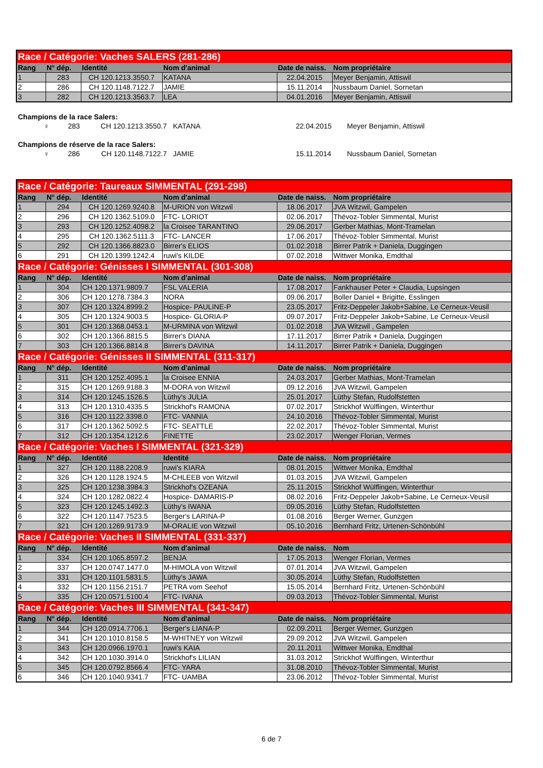| Race / Catégorie: Vaches SALERS (281-286) | | | | | |
| Rang | N° dép. | Identité | Nom d'animal | Date de naiss. | Nom propriétaire |
| 1 | 283 | CH 120.1213.3550.7 | KATANA | 22.04.2015 | Meyer Benjamin, Attiswil |
| 2 | 286 | CH 120.1148.7122.7 | JAMIE | 15.11.2014 | Nussbaum Daniel, Sornetan |
| 3 | 282 | CH 120.1213.3563.7 | LEA | 04.01.2016 | Meyer Benjamin, Attiswil |
Champions de la race Salers:
♀ 283 CH 120.1213.3550.7 KATANA 22.04.2015 Meyer Benjamin, Attiswil
Champions de réserve de la race Salers:
♀ 286 CH 120.1148.7122.7 JAMIE 15.11.2014 Nussbaum Daniel, Sornetan
| Race / Catégorie: Taureaux SIMMENTAL (291-298) | | | | | |
| Rang | N° dép. | Identité | Nom d'animal | Date de naiss. | Nom propriétaire |
| 1 | 294 | CH 120.1269.9240.8 | M-URION von Witzwil | 18.06.2017 | JVA Witzwil, Gampelen |
| 2 | 296 | CH 120.1362.5109.0 | FTC- LORIOT | 02.06.2017 | Thévoz-Tobler Simmental, Murist |
| 3 | 293 | CH 120.1252.4098.2 | la Croisee TARANTINO | 29.06.2017 | Gerber Mathias, Mont-Tramelan |
| 4 | 295 | CH 120.1362.5111.3 | FTC- LANCER | 17.06.2017 | Thévoz-Tobler Simmental, Murist |
| 5 | 292 | CH 120.1366.8823.0 | Birrer's ELIOS | 01.02.2018 | Birrer Patrik + Daniela, Duggingen |
| 6 | 291 | CH 120.1399.1242.4 | ruwi's KILDE | 07.02.2018 | Wittwer Monika, Emdthal |
| Race / Catégorie: Génisses I SIMMENTAL (301-308) | | | | | |
| Rang | N° dép. | Identité | Nom d'animal | Date de naiss. | Nom propriétaire |
| 1 | 304 | CH 120.1371.9809.7 | FSL VALERIA | 17.08.2017 | Fankhauser Peter + Claudia, Lupsingen |
| 2 | 306 | CH 120.1278.7384.3 | NORA | 09.06.2017 | Boller Daniel + Brigitte, Esslingen |
| 3 | 307 | CH 120.1324.8999.2 | Hospice- PAULINE-P | 23.05.2017 | Fritz-Deppeler Jakob+Sabine, Le Cerneux-Veusil |
| 4 | 305 | CH 120.1324.9003.5 | Hospice- GLORIA-P | 09.07.2017 | Fritz-Deppeler Jakob+Sabine, Le Cerneux-Veusil |
| 5 | 301 | CH 120.1368.0453.1 | M-URMINA von Witzwil | 01.02.2018 | JVA Witzwil , Gampelen |
| 6 | 302 | CH 120.1366.8815.5 | Birrer's DIANA | 17.11.2017 | Birrer Patrik + Daniela, Duggingen |
| 7 | 303 | CH 120.1366.8814.8 | Birrer's DAVINA | 14.11.2017 | Birrer Patrik + Daniela, Duggingen |
| Race / Catégorie: Génisses II SIMMENTAL (311-317) | | | | | |
| Rang | N° dép. | Identité | Nom d'animal | Date de naiss. | Nom propriétaire |
| 1 | 311 | CH 120.1252.4095.1 | la Croisee ENNIA | 24.03.2017 | Gerber Mathias, Mont-Tramelan |
| 2 | 315 | CH 120.1269.9188.3 | M-DORA von Witzwil | 09.12.2016 | JVA Witzwil, Gampelen |
| 3 | 314 | CH 120.1245.1526.5 | Lüthy's JULIA | 25.01.2017 | Lüthy Stefan, Rudolfstetten |
| 4 | 313 | CH 120.1310.4335.5 | Strickhof's RAMONA | 07.02.2017 | Strickhof Wülflingen, Winterthur |
| 5 | 316 | CH 120.1122.3398.0 | FTC- VANNIA | 24.10.2016 | Thévoz-Tobler Simmental, Murist |
| 6 | 317 | CH 120.1362.5092.5 | FTC- SEATTLE | 22.02.2017 | Thévoz-Tobler Simmental, Murist |
| 7 | 312 | CH 120.1354.1212.6 | FINETTE | 23.02.2017 | Wenger Florian, Vermes |
| Race / Catégorie: Vaches I SIMMENTAL (321-329) | | | | | |
| Rang | N° dép. | Identité | Identité | Date de naiss. | Nom propriétaire |
| 1 | 327 | CH 120.1188.2208.9 | ruwi's KIARA | 08.01.2015 | Wittwer Monika, Emdthal |
| 2 | 326 | CH 120.1128.1924.5 | M-CHLEEB von Witzwil | 01.03.2015 | JVA Witzwil, Gampelen |
| 3 | 325 | CH 120.1238.3984.3 | Strickhof's OZEANA | 25.11.2015 | Strickhof Wülflingen, Winterthur |
| 4 | 324 | CH 120.1282.0822.4 | Hospice- DAMARIS-P | 08.02.2016 | Fritz-Deppeler Jakob+Sabine, Le Cerneux-Veusil |
| 5 | 323 | CH 120.1245.1492.3 | Lüthy's IWANA | 09.05.2016 | Lüthy Stefan, Rudolfstetten |
| 6 | 322 | CH 120.1147.7523.5 | Berger's LARINA-P | 01.08.2016 | Berger Werner, Gunzgen |
| 7 | 321 | CH 120.1269.9173.9 | M-ORALIE von Witzwil | 05.10.2016 | Bernhard Fritz, Urtenen-Schönbühl |
| Race / Catégorie: Vaches II SIMMENTAL (331-337) | | | | | |
| Rang | N° dép. | Identité | Nom d'animal | Date de naiss. | Nom |
| 1 | 334 | CH 120.1065.8597.2 | BENJA | 17.05.2013 | Wenger Florian, Vermes |
| 2 | 337 | CH 120.0747.1477.0 | M-HIMOLA von Witzwil | 07.01.2014 | JVA Witzwil, Gampelen |
| 3 | 331 | CH 120.1101.5831.5 | Lüthy's JAWA | 30.05.2014 | Lüthy Stefan, Rudolfstetten |
| 4 | 332 | CH 120.1156.2151.7 | PETRA vom Seehof | 15.05.2014 | Bernhard Fritz, Urtenen-Schönbühl |
| 5 | 335 | CH 120.0571.5100.4 | FTC- IVANA | 09.03.2013 | Thévoz-Tobler Simmental, Murist |
| Race / Catégorie: Vaches III SIMMENTAL (341-347) | | | | | |
| Rang | N° dép. | Identité | Nom d'animal | Date de naiss. | Nom propriétaire |
| 1 | 344 | CH 120.0914.7706.1 | Berger's LIANA-P | 02.09.2011 | Berger Werner, Gunzgen |
| 2 | 341 | CH 120.1010.8158.5 | M-WHITNEY von Witzwil | 29.09.2012 | JVA Witzwil, Gampelen |
| 3 | 343 | CH 120.0966.1970.1 | ruwi's KAIA | 20.11.2011 | Wittwer Monika, Emdthal |
| 4 | 342 | CH 120.1030.3914.0 | Strickhof's LILIAN | 31.03.2012 | Strickhof Wülflingen, Winterthur |
| 5 | 345 | CH 120.0792.8566.4 | FTC- YARA | 31.08.2010 | Thévoz-Tobler Simmental, Murist |
| 6 | 346 | CH 120.1040.9341.7 | FTC- UAMBA | 23.06.2012 | Thévoz-Tobler Simmental, Murist |
6 de 7